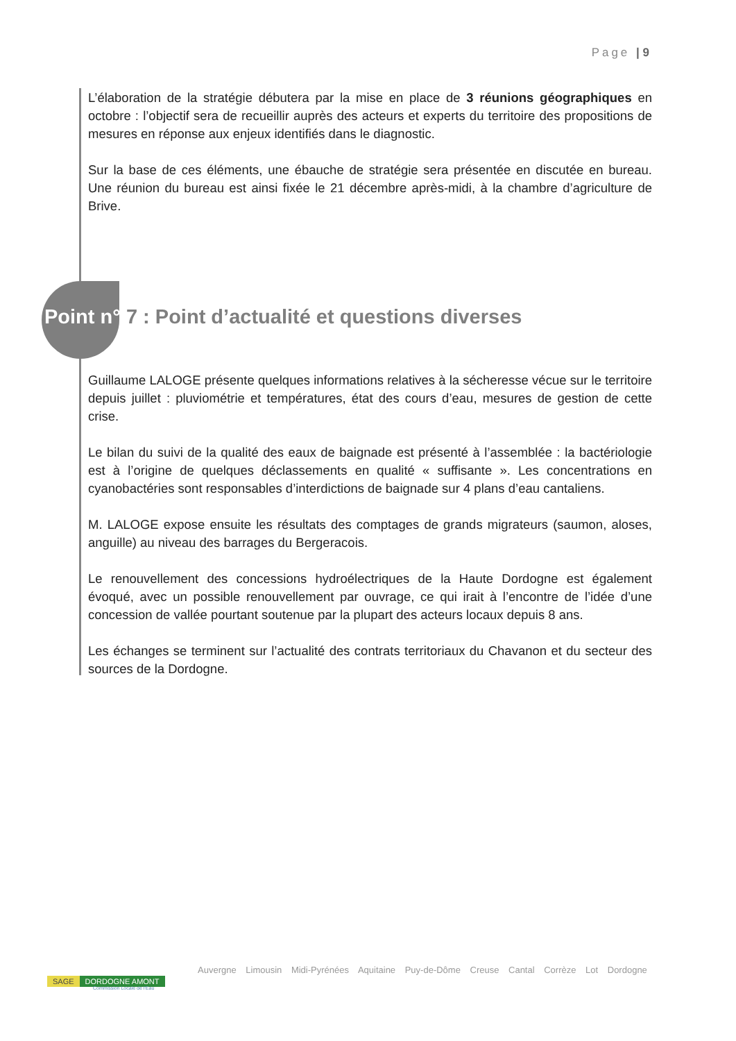Page | 9
L’élaboration de la stratégie débutera par la mise en place de 3 réunions géographiques en octobre : l’objectif sera de recueillir auprès des acteurs et experts du territoire des propositions de mesures en réponse aux enjeux identifiés dans le diagnostic.
Sur la base de ces éléments, une ébauche de stratégie sera présentée en discutée en bureau. Une réunion du bureau est ainsi fixée le 21 décembre après-midi, à la chambre d’agriculture de Brive.
Point n° 7 : Point d’actualité et questions diverses
Guillaume LALOGE présente quelques informations relatives à la sécheresse vécue sur le territoire depuis juillet : pluviométrie et températures, état des cours d’eau, mesures de gestion de cette crise.
Le bilan du suivi de la qualité des eaux de baignade est présenté à l’assemblée : la bactériologie est à l’origine de quelques déclassements en qualité « suffisante ». Les concentrations en cyanobactéries sont responsables d’interdictions de baignade sur 4 plans d’eau cantaliens.
M. LALOGE expose ensuite les résultats des comptages de grands migrateurs (saumon, aloses, anguille) au niveau des barrages du Bergeracois.
Le renouvellement des concessions hydroélectriques de la Haute Dordogne est également évoqué, avec un possible renouvellement par ouvrage, ce qui irait à l’encontre de l’idée d’une concession de vallée pourtant soutenue par la plupart des acteurs locaux depuis 8 ans.
Les échanges se terminent sur l’actualité des contrats territoriaux du Chavanon et du secteur des sources de la Dordogne.
SAGE DORDOGNE AMONT
Commission Locale de l’Eau
Auvergne Limousin Midi-Pyrénées Aquitaine Puy-de-Dôme Creuse Cantal Corrèze Lot Dordogne